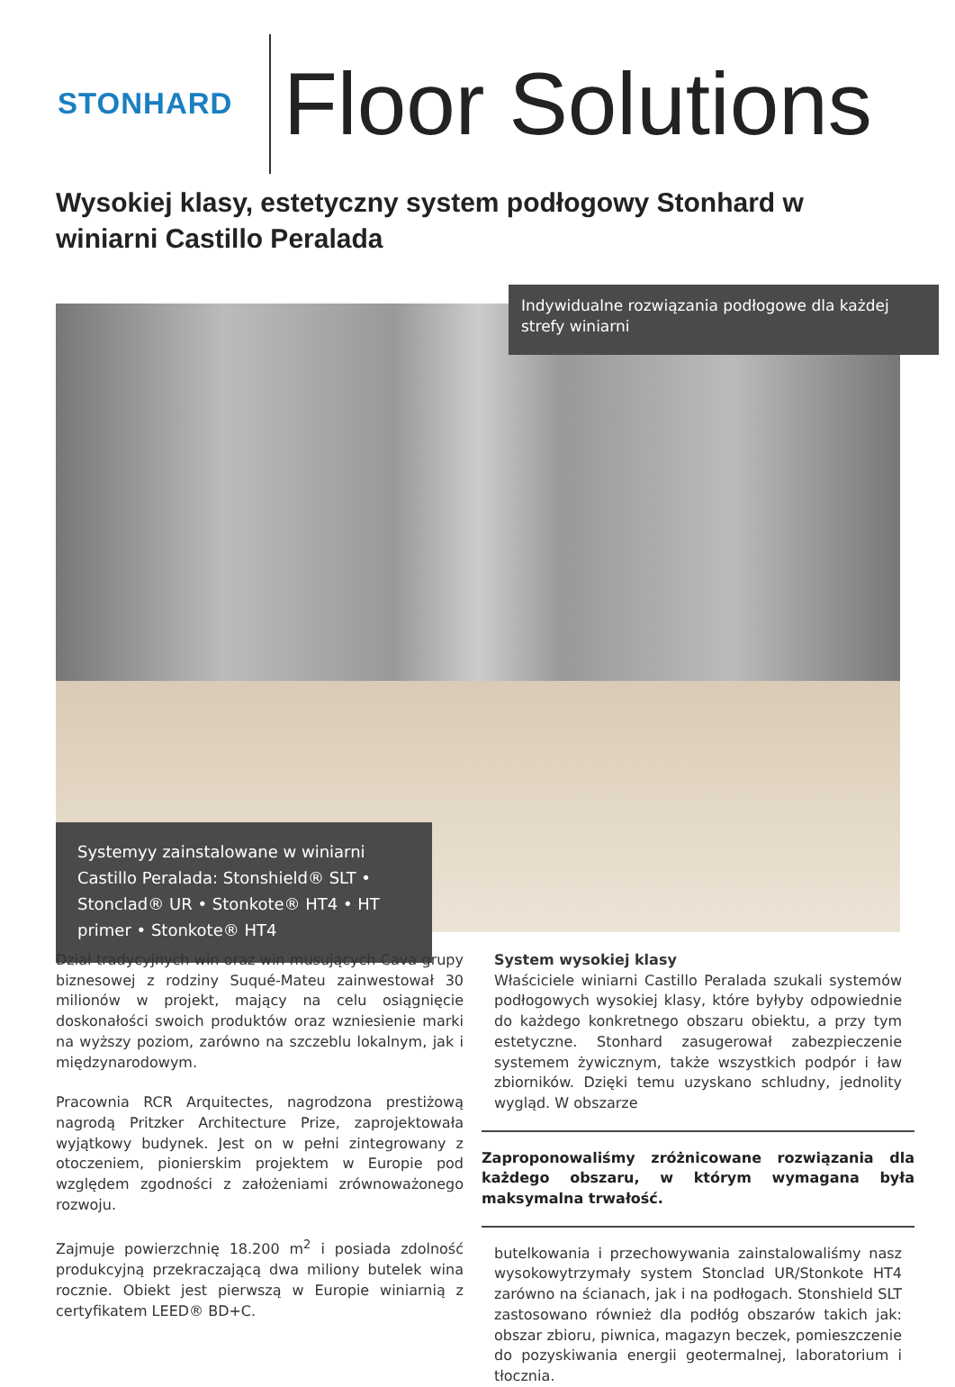STONHARD
Floor Solutions
Wysokiej klasy, estetyczny system podłogowy Stonhard w winiarni Castillo Peralada
Indywidualne rozwiązania podłogowe dla każdej strefy winiarni
Systemyy zainstalowane w winiarni Castillo Peralada: Stonshield® SLT • Stonclad® UR • Stonkote® HT4 • HT primer • Stonkote® HT4
Dział tradycyjnych win oraz win musujących Cava grupy biznesowej z rodziny Suqué-Mateu zainwestował 30 milionów w projekt, mający na celu osiągnięcie doskonałości swoich produktów oraz wzniesienie marki na wyższy poziom, zarówno na szczeblu lokalnym, jak i międzynarodowym.
Pracownia RCR Arquitectes, nagrodzona prestiżową nagrodą Pritzker Architecture Prize, zaprojektowała wyjątkowy budynek. Jest on w pełni zintegrowany z otoczeniem, pionierskim projektem w Europie pod względem zgodności z założeniami zrównoważonego rozwoju.
Zajmuje powierzchnię 18.200 m<sup>2</sup> i posiada zdolność produkcyjną przekraczającą dwa miliony butelek wina rocznie. Obiekt jest pierwszą w Europie winiarnią z certyfikatem LEED® BD+C.
System wysokiej klasy
Właściciele winiarni Castillo Peralada szukali systemów podłogowych wysokiej klasy, które byłyby odpowiednie do każdego konkretnego obszaru obiektu, a przy tym estetyczne. Stonhard zasugerował zabezpieczenie systemem żywicznym, także wszystkich podpór i ław zbiorników. Dzięki temu uzyskano schludny, jednolity wygląd. W obszarze
Zaproponowaliśmy zróżnicowane rozwiązania dla każdego obszaru, w którym wymagana była maksymalna trwałość.
butelkowania i przechowywania zainstalowaliśmy nasz wysokowytrzymały system Stonclad UR/Stonkote HT4 zarówno na ścianach, jak i na podłogach. Stonshield SLT zastosowano również dla podłóg obszarów takich jak: obszar zbioru, piwnica, magazyn beczek, pomieszczenie do pozyskiwania energii geotermalnej, laboratorium i tłocznia.